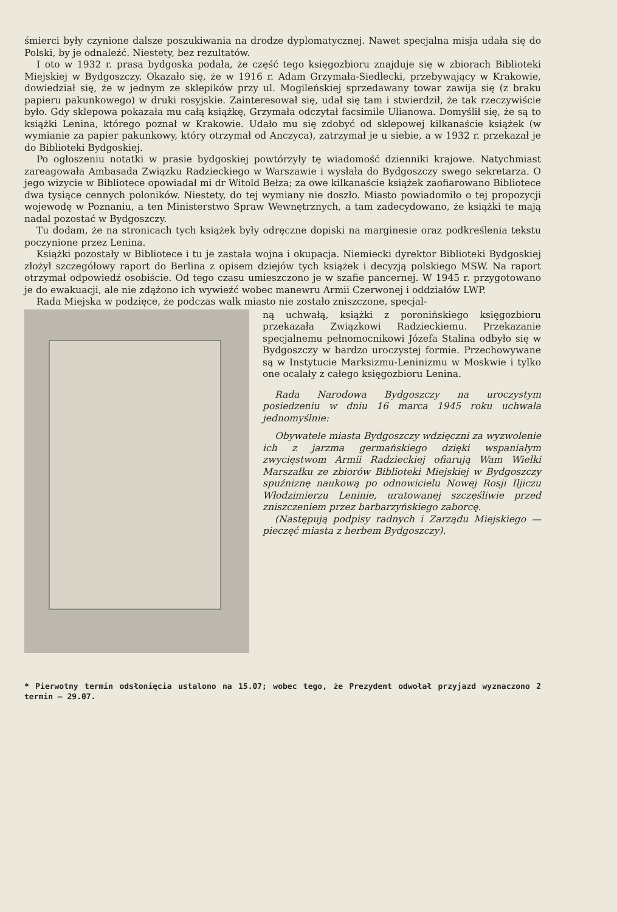śmierci były czynione dalsze poszukiwania na drodze dyplomatycznej. Nawet specjalna misja udała się do Polski, by je odnaleźć. Niestety, bez rezultatów.
I oto w 1932 r. prasa bydgoska podała, że część tego księgozbioru znajduje się w zbiorach Biblioteki Miejskiej w Bydgoszczy. Okazało się, że w 1916 r. Adam Grzymała-Siedlecki, przebywający w Krakowie, dowiedział się, że w jednym ze sklepików przy ul. Mogileńskiej sprzedawany towar zawija się (z braku papieru pakunkowego) w druki rosyjskie. Zainteresował się, udał się tam i stwierdził, że tak rzeczywiście było. Gdy sklepowa pokazała mu całą książkę, Grzymała odczytał facsimile Ulianowa. Domyślił się, że są to książki Lenina, którego poznał w Krakowie. Udało mu się zdobyć od sklepowej kilkanaście książek (w wymianie za papier pakunkowy, który otrzymał od Anczyca), zatrzymał je u siebie, a w 1932 r. przekazał je do Biblioteki Bydgoskiej.
Po ogłoszeniu notatki w prasie bydgoskiej powtórzyły tę wiadomość dzienniki krajowe. Natychmiast zareagowała Ambasada Związku Radzieckiego w Warszawie i wysłała do Bydgoszczy swego sekretarza. O jego wizycie w Bibliotece opowiadał mi dr Witold Bełza; za owe kilkanaście książek zaofiarowano Bibliotece dwa tysiące cennych poloników. Niestety, do tej wymiany nie doszło. Miasto powiadomiło o tej propozycji wojewodę w Poznaniu, a ten Ministerstwo Spraw Wewnętrznych, a tam zadecydowano, że książki te mają nadal pozostać w Bydgoszczy.
Tu dodam, że na stronicach tych książek były odręczne dopiski na marginesie oraz podkreślenia tekstu poczynione przez Lenina.
Książki pozostały w Bibliotece i tu je zastała wojna i okupacja. Niemiecki dyrektor Biblioteki Bydgoskiej złożył szczegółowy raport do Berlina z opisem dziejów tych książek i decyzją polskiego MSW. Na raport otrzymał odpowiedź osobiście. Od tego czasu umieszczono je w szafie pancernej. W 1945 r. przygotowano je do ewakuacji, ale nie zdążono ich wywieźć wobec manewru Armii Czerwonej i oddziałów LWP.
Rada Miejska w podzięce, że podczas walk miasto nie zostało zniszczone, specjal-
ną uchwałą, książki z poronińskiego księgozbioru przekazała Związkowi Radzieckiemu. Przekazanie specjalnemu pełnomocnikowi Józefa Stalina odbyło się w Bydgoszczy w bardzo uroczystej formie. Przechowywane są w Instytucie Marksizmu-Leninizmu w Moskwie i tylko one ocalały z całego księgozbioru Lenina.
Rada Narodowa Bydgoszczy na uroczystym posiedzeniu w dniu 16 marca 1945 roku uchwala jednomyślnie:
Obywatele miasta Bydgoszczy wdzięczni za wyzwolenie ich z jarzma germańskiego dzięki wspaniałym zwycięstwom Armii Radzieckiej ofiarują Wam Wielki Marszałku ze zbiorów Biblioteki Miejskiej w Bydgoszczy spuźniznę naukową po odnowicielu Nowej Rosji Iljiczu Włodzimierzu Leninie, uratowanej szczęśliwie przed zniszczeniem przez barbarzyńskiego zaborcę.
(Następują podpisy radnych i Zarządu Miejskiego — pieczęć miasta z herbem Bydgoszczy).
* Pierwotny termin odsłonięcia ustalono na 15.07; wobec tego, że Prezydent odwołał przyjazd wyznaczono 2 termin — 29.07.